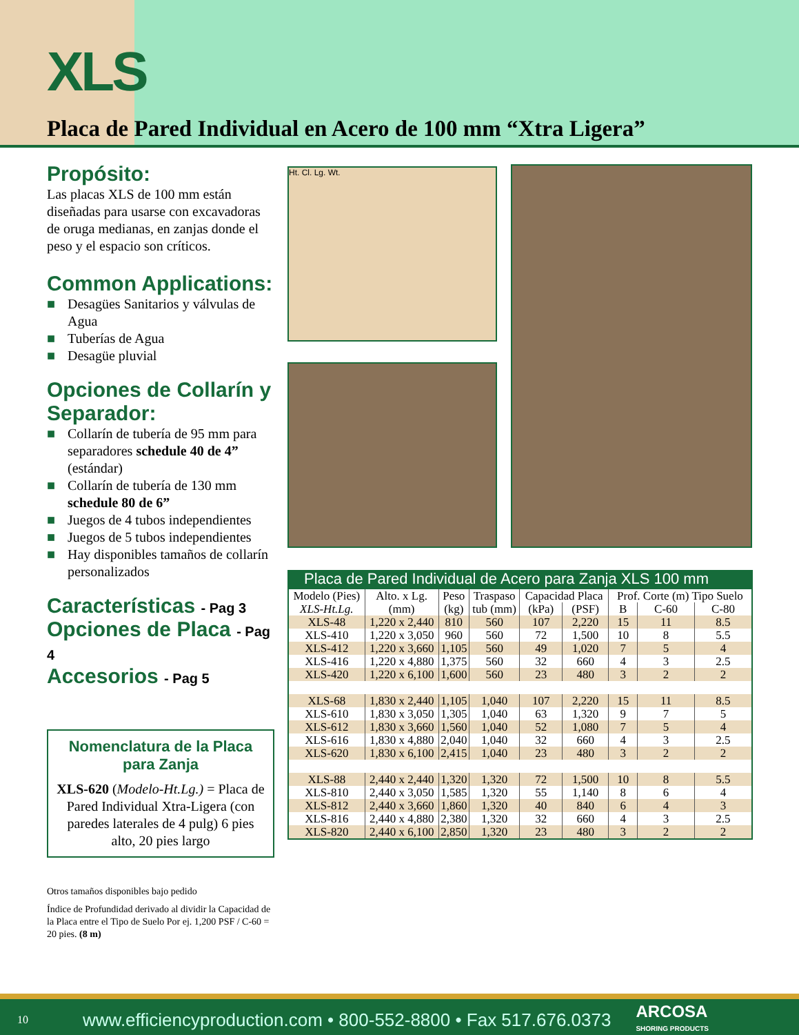XLS
Placa de Pared Individual en Acero de 100 mm “Xtra Ligera”
Propósito:
Las placas XLS de 100 mm están diseñadas para usarse con excavadoras de oruga medianas, en zanjas donde el peso y el espacio son críticos.
Common Applications:
■ Desagües Sanitarios y válvulas de Agua
■ Tuberías de Agua
■ Desagüe pluvial
Opciones de Collarín y Separador:
■ Collarín de tubería de 95 mm para separadores schedule 40 de 4” (estándar)
■ Collarín de tubería de 130 mm schedule 80 de 6”
■ Juegos de 4 tubos independientes
■ Juegos de 5 tubos independientes
■ Hay disponibles tamaños de collarín personalizados
Características - Pag 3
Opciones de Placa - Pag 4
Accesorios - Pag 5
Nomenclatura de la Placa para Zanja
XLS-620 (Modelo-Ht.Lg.) = Placa de Pared Individual Xtra-Ligera (con paredes laterales de 4 pulg) 6 pies alto, 20 pies largo
Otros tamaños disponibles bajo pedido
Índice de Profundidad derivado al dividir la Capacidad de la Placa entre el Tipo de Suelo Por ej. 1,200 PSF / C-60 = 20 pies. (8 m)
Ht. Cl. Lg. Wt.
Placa de Pared Individual de Acero para Zanja XLS 100 mm
| Modelo (Pies) | Alto. x Lg. | Peso | Traspaso | Capacidad Placa | | Prof. Corte (m) Tipo Suelo | | |
| --- | --- | --- | --- | --- | --- | --- | --- | --- |
| XLS-Ht.Lg. | (mm) | (kg) | tub (mm) | (kPa) | (PSF) | B | C-60 | C-80 |
| XLS-48 | 1,220 x 2,440 | 810 | 560 | 107 | 2,220 | 15 | 11 | 8.5 |
| XLS-410 | 1,220 x 3,050 | 960 | 560 | 72 | 1,500 | 10 | 8 | 5.5 |
| XLS-412 | 1,220 x 3,660 | 1,105 | 560 | 49 | 1,020 | 7 | 5 | 4 |
| XLS-416 | 1,220 x 4,880 | 1,375 | 560 | 32 | 660 | 4 | 3 | 2.5 |
| XLS-420 | 1,220 x 6,100 | 1,600 | 560 | 23 | 480 | 3 | 2 | 2 |
| XLS-68 | 1,830 x 2,440 | 1,105 | 1,040 | 107 | 2,220 | 15 | 11 | 8.5 |
| XLS-610 | 1,830 x 3,050 | 1,305 | 1,040 | 63 | 1,320 | 9 | 7 | 5 |
| XLS-612 | 1,830 x 3,660 | 1,560 | 1,040 | 52 | 1,080 | 7 | 5 | 4 |
| XLS-616 | 1,830 x 4,880 | 2,040 | 1,040 | 32 | 660 | 4 | 3 | 2.5 |
| XLS-620 | 1,830 x 6,100 | 2,415 | 1,040 | 23 | 480 | 3 | 2 | 2 |
| XLS-88 | 2,440 x 2,440 | 1,320 | 1,320 | 72 | 1,500 | 10 | 8 | 5.5 |
| XLS-810 | 2,440 x 3,050 | 1,585 | 1,320 | 55 | 1,140 | 8 | 6 | 4 |
| XLS-812 | 2,440 x 3,660 | 1,860 | 1,320 | 40 | 840 | 6 | 4 | 3 |
| XLS-816 | 2,440 x 4,880 | 2,380 | 1,320 | 32 | 660 | 4 | 3 | 2.5 |
| XLS-820 | 2,440 x 6,100 | 2,850 | 1,320 | 23 | 480 | 3 | 2 | 2 |
10 www.efficiencyproduction.com • 800-552-8800 • Fax 517.676.0373 ARCOSA
SHORING PRODUCTS